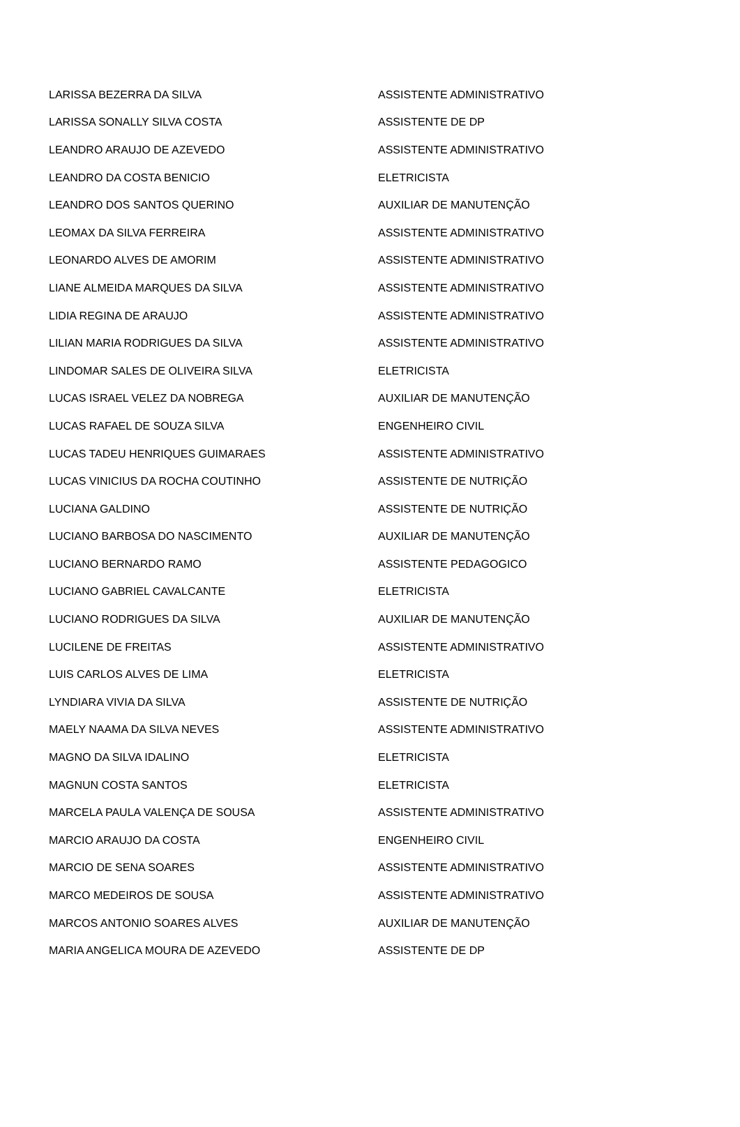| LARISSA BEZERRA DA SILVA | ASSISTENTE ADMINISTRATIVO |
| LARISSA SONALLY SILVA COSTA | ASSISTENTE DE DP |
| LEANDRO ARAUJO DE AZEVEDO | ASSISTENTE ADMINISTRATIVO |
| LEANDRO DA COSTA BENICIO | ELETRICISTA |
| LEANDRO DOS SANTOS QUERINO | AUXILIAR DE MANUTENÇÃO |
| LEOMAX DA SILVA FERREIRA | ASSISTENTE ADMINISTRATIVO |
| LEONARDO ALVES DE AMORIM | ASSISTENTE ADMINISTRATIVO |
| LIANE ALMEIDA MARQUES DA SILVA | ASSISTENTE ADMINISTRATIVO |
| LIDIA REGINA DE ARAUJO | ASSISTENTE ADMINISTRATIVO |
| LILIAN MARIA RODRIGUES DA SILVA | ASSISTENTE ADMINISTRATIVO |
| LINDOMAR SALES DE OLIVEIRA SILVA | ELETRICISTA |
| LUCAS ISRAEL VELEZ DA NOBREGA | AUXILIAR DE MANUTENÇÃO |
| LUCAS RAFAEL DE SOUZA SILVA | ENGENHEIRO CIVIL |
| LUCAS TADEU HENRIQUES GUIMARAES | ASSISTENTE ADMINISTRATIVO |
| LUCAS VINICIUS DA ROCHA COUTINHO | ASSISTENTE DE NUTRIÇÃO |
| LUCIANA GALDINO | ASSISTENTE DE NUTRIÇÃO |
| LUCIANO BARBOSA DO NASCIMENTO | AUXILIAR DE MANUTENÇÃO |
| LUCIANO BERNARDO RAMO | ASSISTENTE PEDAGOGICO |
| LUCIANO GABRIEL CAVALCANTE | ELETRICISTA |
| LUCIANO RODRIGUES DA SILVA | AUXILIAR DE MANUTENÇÃO |
| LUCILENE DE FREITAS | ASSISTENTE ADMINISTRATIVO |
| LUIS CARLOS ALVES DE LIMA | ELETRICISTA |
| LYNDIARA VIVIA DA SILVA | ASSISTENTE DE NUTRIÇÃO |
| MAELY NAAMA DA SILVA NEVES | ASSISTENTE ADMINISTRATIVO |
| MAGNO DA SILVA IDALINO | ELETRICISTA |
| MAGNUN COSTA SANTOS | ELETRICISTA |
| MARCELA PAULA VALENÇA DE SOUSA | ASSISTENTE ADMINISTRATIVO |
| MARCIO ARAUJO DA COSTA | ENGENHEIRO CIVIL |
| MARCIO DE SENA SOARES | ASSISTENTE ADMINISTRATIVO |
| MARCO MEDEIROS DE SOUSA | ASSISTENTE ADMINISTRATIVO |
| MARCOS ANTONIO SOARES ALVES | AUXILIAR DE MANUTENÇÃO |
| MARIA ANGELICA MOURA DE AZEVEDO | ASSISTENTE DE DP |